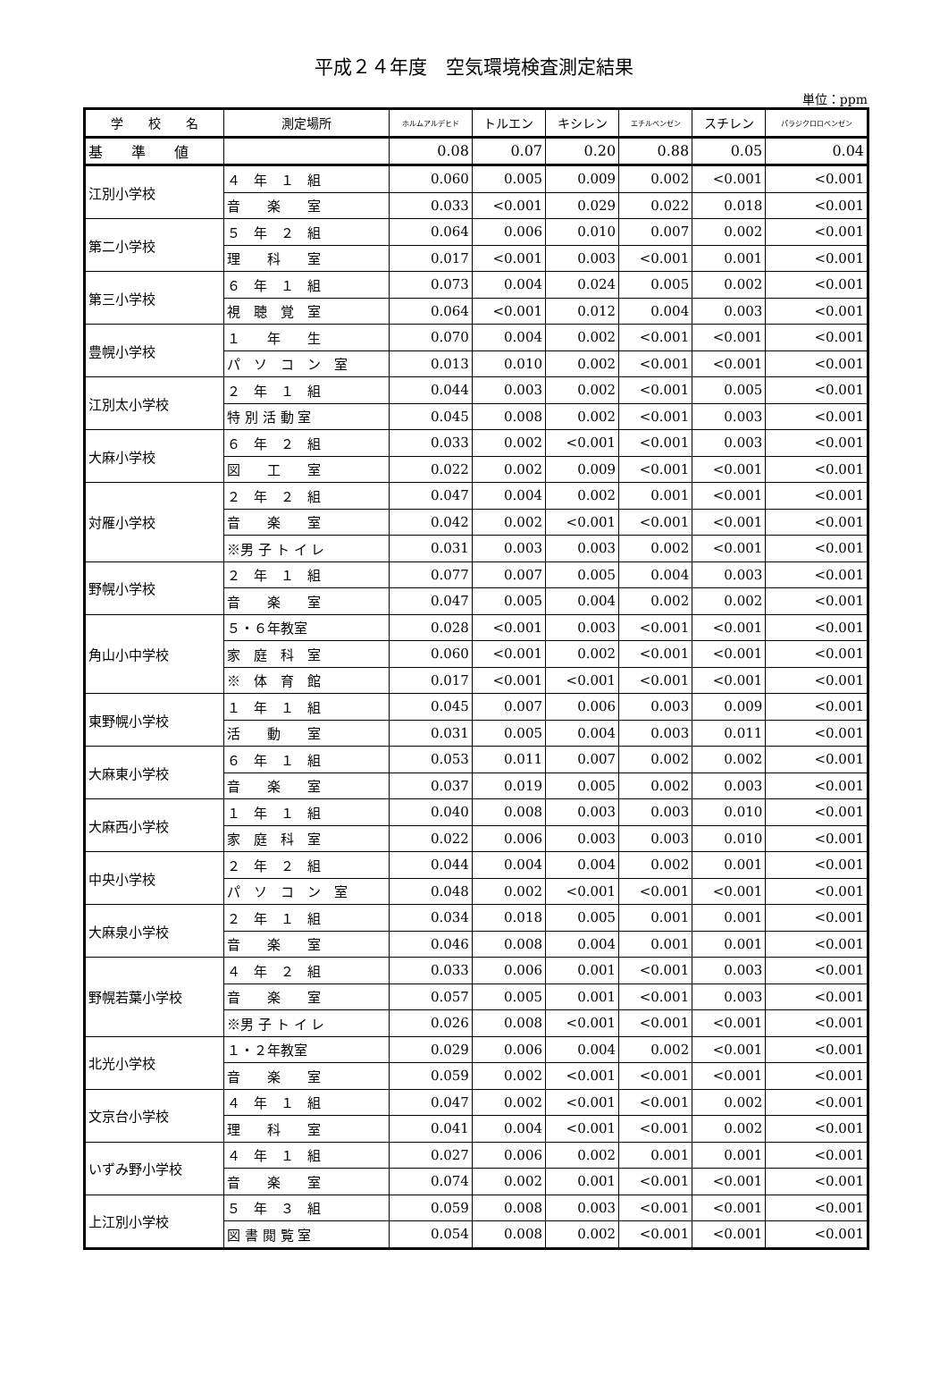平成２４年度　空気環境検査測定結果
単位：ppm
| 学 校 名 | 測定場所 | ホルムアルデヒド | トルエン | キシレン | エチルベンゼン | スチレン | パラジクロロベンゼン |
| --- | --- | --- | --- | --- | --- | --- | --- |
| 基 準 値 | | 0.08 | 0.07 | 0.20 | 0.88 | 0.05 | 0.04 |
| 江別小学校 | ４ 年 １ 組 | 0.060 | 0.005 | 0.009 | 0.002 | <0.001 | <0.001 |
| | 音 楽 室 | 0.033 | <0.001 | 0.029 | 0.022 | 0.018 | <0.001 |
| 第二小学校 | ５ 年 ２ 組 | 0.064 | 0.006 | 0.010 | 0.007 | 0.002 | <0.001 |
| | 理 科 室 | 0.017 | <0.001 | 0.003 | <0.001 | 0.001 | <0.001 |
| 第三小学校 | ６ 年 １ 組 | 0.073 | 0.004 | 0.024 | 0.005 | 0.002 | <0.001 |
| | 視 聴 覚 室 | 0.064 | <0.001 | 0.012 | 0.004 | 0.003 | <0.001 |
| 豊幌小学校 | １ 年 生 | 0.070 | 0.004 | 0.002 | <0.001 | <0.001 | <0.001 |
| | パ ソ コ ン 室 | 0.013 | 0.010 | 0.002 | <0.001 | <0.001 | <0.001 |
| 江別太小学校 | ２ 年 １ 組 | 0.044 | 0.003 | 0.002 | <0.001 | 0.005 | <0.001 |
| | 特 別 活 動 室 | 0.045 | 0.008 | 0.002 | <0.001 | 0.003 | <0.001 |
| 大麻小学校 | ６ 年 ２ 組 | 0.033 | 0.002 | <0.001 | <0.001 | 0.003 | <0.001 |
| | 図 工 室 | 0.022 | 0.002 | 0.009 | <0.001 | <0.001 | <0.001 |
| 対雁小学校 | ２ 年 ２ 組 | 0.047 | 0.004 | 0.002 | 0.001 | <0.001 | <0.001 |
| | 音 楽 室 | 0.042 | 0.002 | <0.001 | <0.001 | <0.001 | <0.001 |
| | ※男 子 ト イ レ | 0.031 | 0.003 | 0.003 | 0.002 | <0.001 | <0.001 |
| 野幌小学校 | ２ 年 １ 組 | 0.077 | 0.007 | 0.005 | 0.004 | 0.003 | <0.001 |
| | 音 楽 室 | 0.047 | 0.005 | 0.004 | 0.002 | 0.002 | <0.001 |
| 角山小中学校 | ５・６年教室 | 0.028 | <0.001 | 0.003 | <0.001 | <0.001 | <0.001 |
| | 家 庭 科 室 | 0.060 | <0.001 | 0.002 | <0.001 | <0.001 | <0.001 |
| | ※ 体 育 館 | 0.017 | <0.001 | <0.001 | <0.001 | <0.001 | <0.001 |
| 東野幌小学校 | １ 年 １ 組 | 0.045 | 0.007 | 0.006 | 0.003 | 0.009 | <0.001 |
| | 活 動 室 | 0.031 | 0.005 | 0.004 | 0.003 | 0.011 | <0.001 |
| 大麻東小学校 | ６ 年 １ 組 | 0.053 | 0.011 | 0.007 | 0.002 | 0.002 | <0.001 |
| | 音 楽 室 | 0.037 | 0.019 | 0.005 | 0.002 | 0.003 | <0.001 |
| 大麻西小学校 | １ 年 １ 組 | 0.040 | 0.008 | 0.003 | 0.003 | 0.010 | <0.001 |
| | 家 庭 科 室 | 0.022 | 0.006 | 0.003 | 0.003 | 0.010 | <0.001 |
| 中央小学校 | ２ 年 ２ 組 | 0.044 | 0.004 | 0.004 | 0.002 | 0.001 | <0.001 |
| | パ ソ コ ン 室 | 0.048 | 0.002 | <0.001 | <0.001 | <0.001 | <0.001 |
| 大麻泉小学校 | ２ 年 １ 組 | 0.034 | 0.018 | 0.005 | 0.001 | 0.001 | <0.001 |
| | 音 楽 室 | 0.046 | 0.008 | 0.004 | 0.001 | 0.001 | <0.001 |
| 野幌若葉小学校 | ４ 年 ２ 組 | 0.033 | 0.006 | 0.001 | <0.001 | 0.003 | <0.001 |
| | 音 楽 室 | 0.057 | 0.005 | 0.001 | <0.001 | 0.003 | <0.001 |
| | ※男 子 ト イ レ | 0.026 | 0.008 | <0.001 | <0.001 | <0.001 | <0.001 |
| 北光小学校 | １・２年教室 | 0.029 | 0.006 | 0.004 | 0.002 | <0.001 | <0.001 |
| | 音 楽 室 | 0.059 | 0.002 | <0.001 | <0.001 | <0.001 | <0.001 |
| 文京台小学校 | ４ 年 １ 組 | 0.047 | 0.002 | <0.001 | <0.001 | 0.002 | <0.001 |
| | 理 科 室 | 0.041 | 0.004 | <0.001 | <0.001 | 0.002 | <0.001 |
| いずみ野小学校 | ４ 年 １ 組 | 0.027 | 0.006 | 0.002 | 0.001 | 0.001 | <0.001 |
| | 音 楽 室 | 0.074 | 0.002 | 0.001 | <0.001 | <0.001 | <0.001 |
| 上江別小学校 | ５ 年 ３ 組 | 0.059 | 0.008 | 0.003 | <0.001 | <0.001 | <0.001 |
| | 図 書 閲 覧 室 | 0.054 | 0.008 | 0.002 | <0.001 | <0.001 | <0.001 |